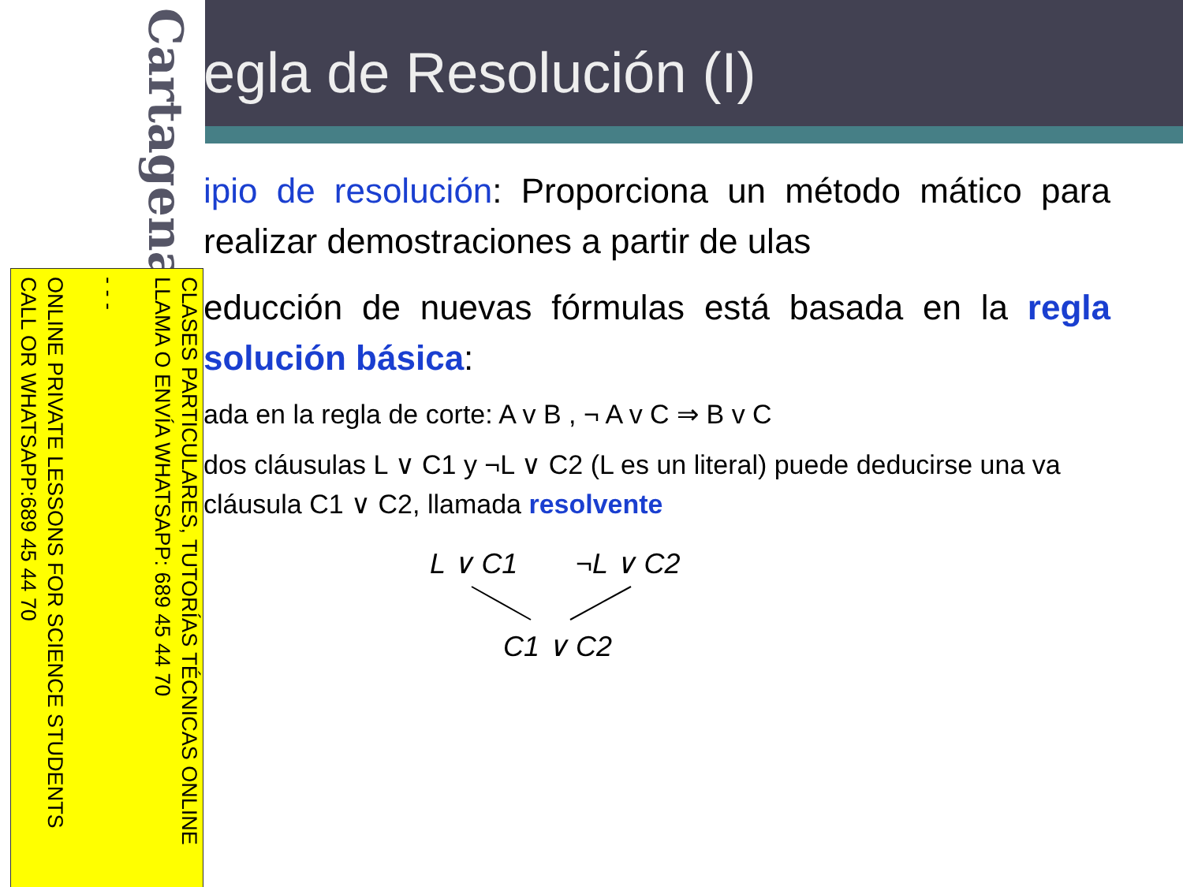egla de Resolución (I)
ipio de resolución: Proporciona un método mático para realizar demostraciones a partir de ulas
educción de nuevas fórmulas está basada en la regla solución básica:
ada en la regla de corte: A v B , ¬ A v C ⇒ B v C
dos cláusulas L ∨ C1 y ¬L ∨ C2 (L es un literal) puede deducirse una va cláusula C1 ∨ C2, llamada resolvente
L ∨ C1 ¬L ∨ C2
C1 ∨ C2
Cartagena99
CLASES PARTICULARES, TUTORÍAS TÉCNICAS ONLINE
LLAMA O ENVÍA WHATSAPP: 689 45 44 70
- - -
ONLINE PRIVATE LESSONS FOR SCIENCE STUDENTS
CALL OR WHATSAPP:689 45 44 70